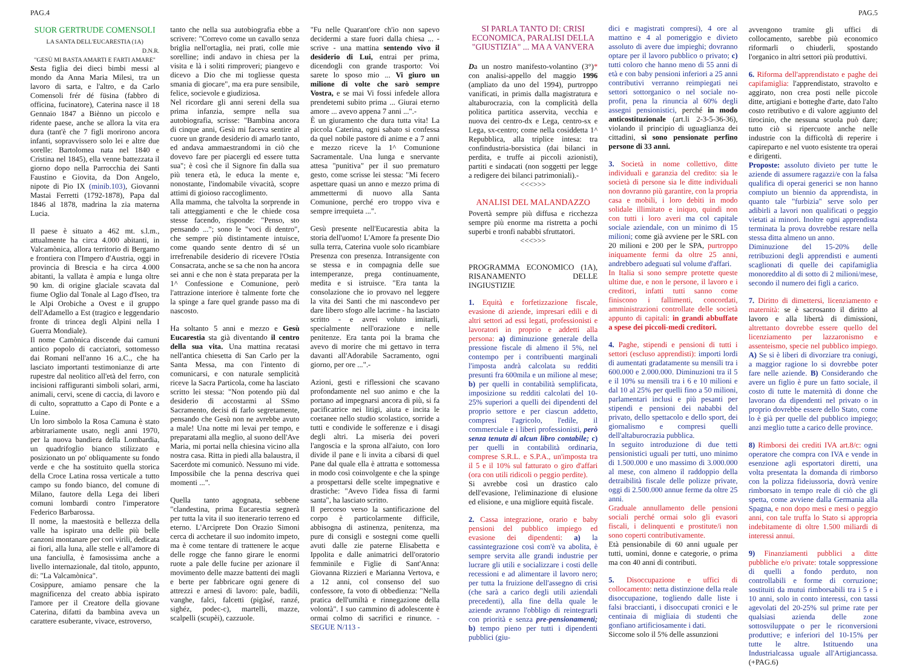PAG.4
SUOR GERTRUDE COMENSOLI
LA SANTA DELL'EUCARESTIA (1A)
D.N.R.
"GESÙ MI BASTA AMARTI E FARTI AMARE"
Sesta figlia dei dieci bimbi messi al mondo da Anna Maria Milesi, tra un lavoro di sarta, e l'altro, e da Carlo Comensoli frér dé füsina (fabbro di officina, fucinatore), Caterina nasce il 18 Gennaio 1847 a Biènno un piccolo e ridente paese, anche se allora la vita era dura (tant'è che 7 figli morirono ancora infanti, sopravvissero solo lei e altre due sorelle: Bartolomea nata nel 1840 e Cristina nel 1845), ella venne battezzata il giorno dopo nella Parrocchia dei Santi Faustino e Giovita, da Don Angelo, nipote di Pio IX (minib.103), Giovanni Mastai Ferretti (1792-1878), Papa dal 1846 al 1878, madrina la zia materna Lucia.
Il paese è situato a 462 mt. s.l.m., attualmente ha circa 4.000 abitanti, in Valcamònica, allora territorio di Bergamo e frontiera con l'Impero d'Austria, oggi in provincia di Brescia e ha circa 4.000 abitanti, la vallata è ampia e lunga oltre 90 km. di origine glaciale scavata dal fiume Oglio dal Tonale al Lago d'Iseo, tra le Alpi Orobiche a Ovest e il gruppo dell'Adamello a Est (tragico e leggendario fronte di trincea degli Alpini nella I Guerra Mondiale).
Il nome Camònica discende dai camuni antico popolo di cacciatori, sottomesso dai Romani nell'anno 16 a.C., che ha lasciato importanti testimonianze di arte rupestre dal neolitico all'età del ferro, con incisioni raffiguranti simboli solari, armi, animali, cervi, scene di caccia, di lavoro e di culto, soprattutto a Capo di Ponte e a Luine.
Un loro simbolo la Rosa Camuna è stato arbitrariamente usato, negli anni 1970, per la nuova bandiera della Lombardia, un quadrifoglio bianco stilizzato e posizionato un po' obliquamente su fondo verde e che ha sostituito quella storica della Croce Latina rossa verticale a tutto campo su fondo bianco, del comune di Milano, fautore della Lega dei liberi comuni lombardi contro l'imperatore Federico Barbarossa.
Il nome, la maestosità e bellezza della valle ha ispirato una delle più belle canzoni montanare per cori virili, dedicata ai fiori, alla luna, alle stelle e all'amore di una fanciulla, è famosissima anche a livello internazionale, dal titolo, appunto, di: "La Valcamònica".
Cosippure, amiamo pensare che la magnificenza del creato abbia ispirato l'amore per il Creatore della giovane Caterina, difatti da bambina aveva un carattere esuberante, vivace, estroverso,
tanto che nella sua autobiografia ebbe a scrivere: "Correvo come un cavallo senza briglia nell'ortaglia, nei prati, colle mie sorelline; indi andavo in chiesa per la visita e là i soliti rimproveri; piangevo e dicevo a Dio che mi togliesse questa smania di giocare", ma era pure sensibile, felice, socievole e giudiziosa.
Nel ricordare gli anni sereni della sua prima infanzia, sempre nella sua autobiografia, scrisse: "Bambina ancora di cinque anni, Gesù mi faceva sentire al cuore un grande desiderio di amarlo tanto, ed andava ammaestrandomi in ciò che dovevo fare per piacergli ed essere tutta sua"; è così che il Signore fin dalla sua più tenera età, le educa la mente e, nonostante, l'indomabile vivacità, scopre attimi di gioioso raccoglimento.
Alla mamma, che talvolta la sorprende in tali atteggiamenti e che le chiede cosa stesse facendo, risponde: "Penso, sto pensando ..."; sono le "voci di dentro", che sempre più distintamente intuisce, come quando sente dentro di sé un irrefrenabile desiderio di ricevere l'Ostia Consacrata, anche se sa che non ha ancora sei anni e che non è stata preparata per la 1^ Confessione e Comunione, però l'attrazione interiore è talmente forte che la spinge a fare quel grande passo ma di nascosto.
Ha soltanto 5 anni e mezzo e Gesù Eucarestia sta già diventando il centro della sua vita. Una mattina recatasi nell'antica chiesetta di San Carlo per la Santa Messa, ma con l'intento di comunicarsi, e con naturale semplicità riceve la Sacra Particola, come ha lasciato scritto lei stessa: "Non potendo più dal desiderio di accostarmi al SSmo Sacramento, decisi di farlo segretamente, pensando che Gesù non ne avrebbe avuto a male! Una notte mi levai per tempo, e preparatami alla meglio, al suono dell'Ave Maria, mi portai nella chiesina vicino alla nostra casa. Ritta in piedi alla balaustra, il Sacerdote mi comunicò. Nessuno mi vide. Impossibile che la penna descriva quei momenti ...".
Quella tanto agognata, sebbene "clandestina, prima Eucarestia segnerà per tutta la vita il suo itenerario terreno ed eterno. L'Arciprete Don Orazio Simoni cerca di acchetare il suo indomito impeto, ma è come tentare di trattenere le acque delle rogge che fanno girare le enormi ruote a pale delle fucine per azionare il movimento delle mazze battenti dei magli e berte per fabbricare ogni genere di attrezzi e arnesi di lavoro: pale, badili, vanghe, falci, falcetti (pigàsé, ranzé, sighéz, podec-c), martelli, mazze, scalpelli (scupèi), cazzuole.
"Fu nelle Quarant'ore ch'io non sapevo decidermi a stare fuori dalla chiesa ... - scrive - una mattina sentendo vivo il desiderio di Lui, entrai per prima, dicendogli con grande trasporto: Voi sarete lo sposo mio ... Vi giuro un milione di volte che sarò sempre Vostra, e se mai Vi fossi infedele allora prendetemi subito prima ... Giurai eterno amore ... avevo appena 7 anni ...".-
È un giuramento che dura tutta vita! La piccola Caterina, ogni sabato si confessa da quel nobile pastore di anime e a 7 anni e mezzo riceve la 1^ Comunione Sacramentale. Una lunga e snervante attesa "punitiva" per il suo prematuro gesto, come scrisse lei stessa: "Mi fecero aspettare quasi un anno e mezzo prima di ammettermi di nuovo alla Santa Comunione, perché ero troppo viva e sempre irrequieta ...".
Gesù presente nell'Eucarestia abita la storia dell'uomo! L'Amore fa presente Dio sulla terra, Caterina vuole solo ricambiare Presenza con presenza. Intransigente con se stessa e in compagnia delle sue intemperanze, prega continuamente, medita e si istruisce. "Era tanta la consolazione che io provavo nel leggere la vita dei Santi che mi nascondevo per dare libero sfogo alle lacrime - ha lasciato scritto - e avrei voluto imitarli, specialmente nell'orazione e nelle penitenze. Era tanta poi la brama che avevo di morire che mi gettavo in terra davanti all'Adorabile Sacramento, ogni giorno, per ore ...".-
Azioni, gesti e riflessioni che scavano profondamente nel suo animo e che la portano ad impegnarsi ancora di più, si fa pacificatrice nei litigi, aiuta e incita le coetanee nello studio scolastico, sorride a tutti e condivide le sofferenze e i disagi degli altri. La miseria dei poveri l'angoscia e la sprona all'aiuto, con loro divide il pane e li invita a cibarsi di quel Pane dal quale ella è attratta e sottomessa in modo così coinvolgente e che la spinge a prospettarsi delle scelte impegnative e drastiche: "Avevo l'idea fissa di farmi santa", ha lasciato scritto.
Il percorso verso la santificazione del corpo è particolarmente difficile, abbisogna di astinenza, penitenza, ma pure di consigli e sostegni come quelli avuti dalle zie paterne Elisabetta e Ippolita e dalle animatrici dell'oratorio femminile e Figlie di Sant'Anna: Giovanna Rizzieri e Marianna Vertova, e a 12 anni, col consenso del suo confessore, fa voto di obbedienza: "Nella pratica dell'umiltà e rinnegazione della volontà". I suo cammino di adolescente è ormai colmo di sacrifici e rinunce. - SEGUE N/113 -
SI PARLA TANTO DI: CRISI ECONOMICA, PARALISI DELLA "GIUSTIZIA" ... MA A VANVERA
Da un nostro manifesto-volantino (3°)* con analisi-appello del maggio 1996 (ampliato da uno del 1994), purtroppo vanificati, in primis dalla magistratura e altaburocrazia, con la complicità della politica partitica asservita, vecchia e nuova dei centro-dx e Lega, centro-sx e Lega, sx-centro; come nella cosiddetta 1^ Repubblica, alla triplice intesa: tra confindustria-borsistica (dai bilanci in perdita, e truffe ai piccoli azionisti), partiti e sindacati (non soggetti per legge a redigere dei bilanci patrimoniali).-
<<<>>>
ANALISI DEL MALANDAZZO
Povertà sempre più diffusa e ricchezza sempre più enorme ma ristretta a pochi superbi e tronfi nababbi sfruttatori.
<<<>>>
PROGRAMMA ECONOMICO (1A), RISANAMENTO DELLE INGIUSTIZIE
1. Equità e forfetizzazione fiscale, evasione di aziende, impresari edili e di altri settori ad essi legati, professionisti e lavoratori in proprio e addetti alla persona: a) diminuzione generale della pressione fiscale di almeno il 5%, nel contempo per i contribuenti marginali l'imposta andrà calcolata su redditi presunti fra 600mila e un milione al mese; b) per quelli in contabilità semplificata, imposizione su redditi calcolati del 10-25% superiori a quelli dei dipendenti del proprio settore e per ciascun addetto, compresi l'agricolo, l'edile, il commerciale e i liberi professionisti, però senza tenuta di alcun libro contabile; c) per quelli in contabilità ordinaria, comprese S.R.L. e S.P.A., un'imposta tra il 5 e il 10% sul fatturato o giro d'affari (ora con utili ridicoli o peggio perdite).
Si avrebbe così un drastico calo dell'evasione, l'eliminazione di elusione ed elisione, e una migliore equità fiscale.
2. Cassa integrazione, orario e baby pensioni del pubblico impiego ed evasione dei dipendenti: a) la cassintegrazione così com'è va abolita, è sempre servita alle grandi industrie per lucrare gli utili e socializzare i costi delle recessioni e ad alimentare il lavoro nero; per tutta la fruizione dell'assegno di crisi (che sarà a carico degli utili aziendali precedenti), alla fine della quale le aziende avranno l'obbligo di reintegrarli con priorità e senza pre-pensionamenti; b) tempo pieno per tutti i dipendenti pubblici (giu-
dici e magistrati compresi), 4 ore al mattino e 4 al pomeriggio e divieto assoluto di avere due impieghi; dovranno optare per il lavoro pubblico o privato; c) tutti coloro che hanno meno di 55 anni di età e con baby pensioni inferiori a 25 anni contributivi verranno reimpiegati nei settori sottorganico o nel sociale no-profit, pena la rinuncia al 60% degli assegni pensionistici, perché in modo anticostituzionale (art.li 2-3-5-36-36), violando il principio di uguaglianza dei cittadini, si sono pensionate perfino persone di 33 anni.
3. Società in nome collettivo, ditte individuali e garanzia del credito: sia le società di persone sia le ditte individuali non dovranno più garantire, con la propria casa e mobili, i loro debiti in modo solidale illimitato e iniquo, quindi non con tutti i loro averi ma col capitale sociale aziendale, con un minimo di 15 milioni; come già avviene per le SRL con 20 milioni e 200 per le SPA, purtroppo iniquamente fermi da oltre 25 anni, andrebbero adeguati sul volume d'affari.
In Italia si sono sempre protette queste ultime due, e non le persone, il lavoro e i creditori, infatti tutti sanno come finiscono i fallimenti, concordati, amministrazioni controllate delle società appunto di capitali: in grandi abbuffate a spese dei piccoli-medi creditori.
4. Paghe, stipendi e pensioni di tutti i settori (escluso apprendisti): importi lordi di aumentati gradatamente su mensili tra i 600.000 e 2.000.000. Diminuzioni tra il 5 e il 10% su mensili tra i 6 e 10 milioni e dal 10 al 25% per quelli fino a 50 milioni, parlamentari inclusi e più pesanti per stipendi e pensioni dei nababbi del privato, dello spettacolo e dello sport, dei giornalismo e compresi quelli dell'altaburocrazia pubblica.
In seguito introduzione di due tetti pensionistici uguali per tutti, uno minimo di 1.500.000 e uno massimo di 3.000.000 al mese, con almeno il raddoppio della detraibilità fiscale delle polizze private, oggi di 2.500.000 annue ferme da oltre 25 anni.
Graduale annullamento delle pensioni sociali perché ormai solo gli evasori fiscali, i delinquenti e prostitute/i non sono coperti contributivamente.
Età pensionabile di 60 anni uguale per tutti, uomini, donne e categorie, o prima ma con 40 anni di contributi.
5. Disoccupazione e uffici di collocamento: netta distinzione della reale disoccupazione, togliendo dalle liste i falsi braccianti, i disoccupati cronici e le centinaia di migliaia di studenti che gonfiano artificiosamente i dati.
Siccome solo il 5% delle assunzioni
PAG.5
avvengono tramite gli uffici di collocamento, sarebbe più economico riformarli o chiuderli, spostando l'organico in altri settori più produttivi.
6. Riforma dell'apprendistato e paghe dei capifamiglia: l'apprendistato, stravolto e aggirato, non crea posti nelle piccole ditte, artigiani e botteghe d'arte, dato l'alto costo retributivo e di valore aggiunto del tirocinio, che nessuna scuola può dare; tutto ciò si ripercuote anche nelle industrie con la difficoltà di reperire i capireparto e nel vuoto esistente tra operai e dirigenti.
Proposte: assoluto divieto per tutte le aziende di assumere ragazzi/e con la falsa qualifica di operai generici se non hanno compiuto un biennio da apprendista, in quanto tale "furbizia" serve solo per adibirli a lavori non qualificati o peggio vietati ai minori. Inoltre ogni apprendista terminata la prova dovrebbe restare nella stessa ditta almeno un anno.
Diminuzione del 15-20% delle retribuzioni degli apprendisti e aumenti scaglionati di quelle dei capifamiglia monoreddito al di sotto di 2 milioni/mese, secondo il numero dei figli a carico.
7. Diritto di dimettersi, licenziamento e maternità: se è sacrosanto il diritto al lavoro e alla libertà di dimissioni, altrettanto dovrebbe essere quello del licenziamento per lazzaronismo e assenteismo, specie nel pubblico impiego. A) Se si è liberi di divorziare tra coniugi, a maggior ragione lo si dovrebbe poter fare nelle aziende. B) Considerando che avere un figlio è pure un fatto sociale, il costo di tutte le maternità di donne che lavorano da dipendenti nel privato o in proprio dovrebbe essere dello Stato, come lo è già per quelle del pubblico impiego; anzi meglio tutte a carico delle province.
8) Rimborsi dei crediti IVA art.8/c: ogni operatore che compra con IVA e vende in esenzione agli esportatori diretti, una volta presentata la domanda di rimborso con la polizza fideiussoria, dovrà venire rimborsato in tempo reale di ciò che gli spetta, come avviene dalla Germania alla Spagna, e non dopo mesi e mesi o peggio anni, con tale truffa lo Stato si appropria indebitamente di oltre 1.500 miliardi di interessi annui.
9) Finanziamenti pubblici a ditte pubbliche e/o private: totale soppressione di quelli a fondo perduto, non controllabili e forme di corruzione; sostituiti da mutui rimborsabili tra i 5 e i 10 anni, solo in conto interessi, con tassi agevolati del 20-25% sul prime rate per qualsiasi azienda delle zone sottosviluppate o per le riconversioni produttive; e inferiori del 10-15% per tutte le altre. Istituendo una Industrialcassa uguale all'Artigiancassa. (+PAG.6)